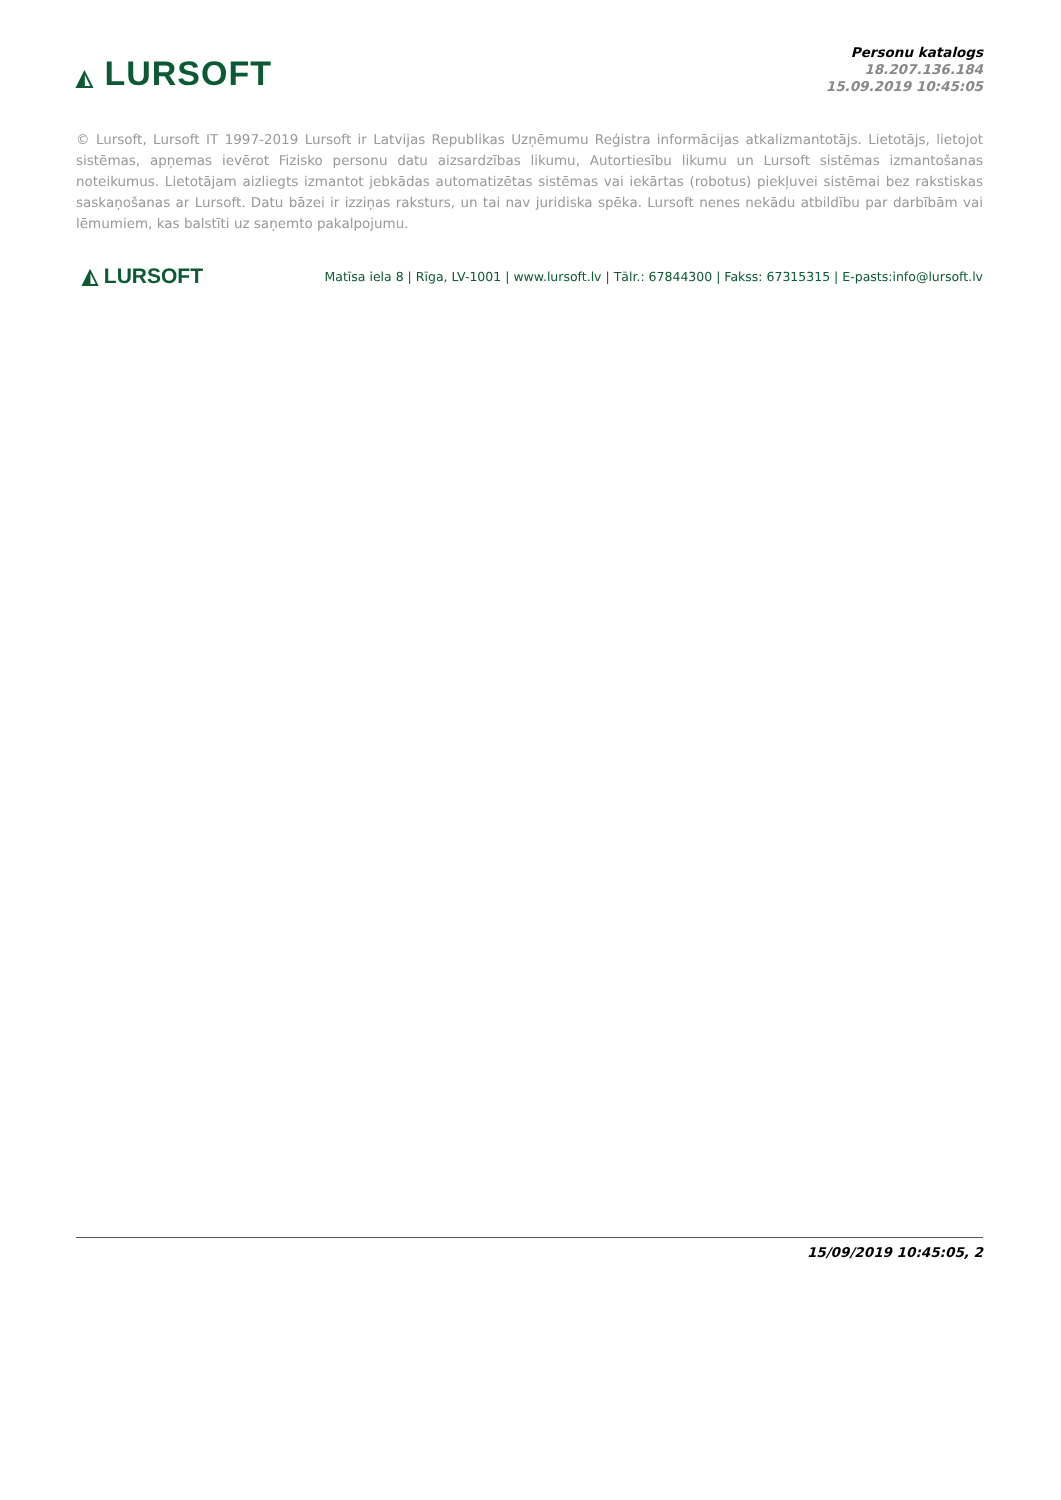◭ LURSOFT
Personu katalogs
18.207.136.184
15.09.2019 10:45:05
© Lursoft, Lursoft IT 1997-2019 Lursoft ir Latvijas Republikas Uzņēmumu Reģistra informācijas atkalizmantotājs. Lietotājs, lietojot sistēmas, apņemas ievērot Fizisko personu datu aizsardzības likumu, Autortiesību likumu un Lursoft sistēmas izmantošanas noteikumus. Lietotājam aizliegts izmantot jebkādas automatizētas sistēmas vai iekārtas (robotus) piekļuvei sistēmai bez rakstiskas saskaņošanas ar Lursoft. Datu bāzei ir izziņas raksturs, un tai nav juridiska spēka. Lursoft nenes nekādu atbildību par darbībām vai lēmumiem, kas balstīti uz saņemto pakalpojumu.
◭ LURSOFT
Matīsa iela 8 | Rīga, LV-1001 | www.lursoft.lv | Tālr.: 67844300 | Fakss: 67315315 | E-pasts:info@lursoft.lv
15/09/2019 10:45:05, 2